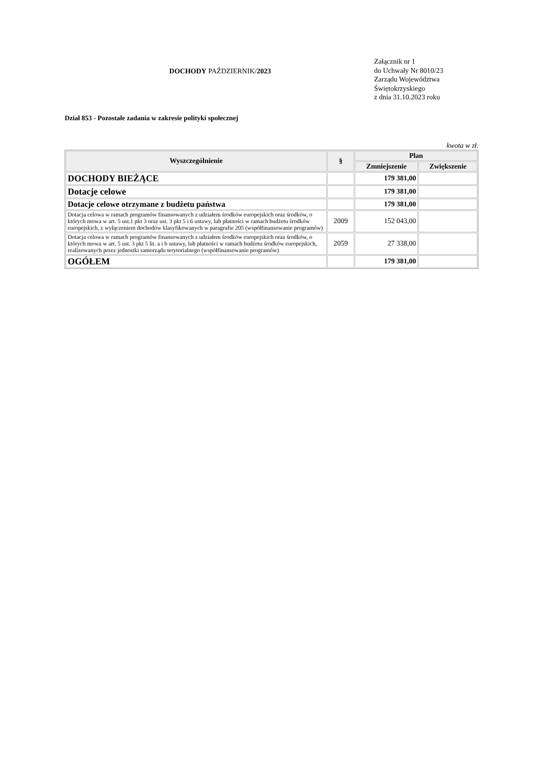DOCHODY PAŹDZIERNIK/2023
Załącznik nr 1
do Uchwały Nr 8010/23
Zarządu Województwa
Świętokrzyskiego
z dnia 31.10.2023 roku
Dział 853 - Pozostałe zadania w zakresie polityki społecznej
kwota w zł.
| Wyszczególnienie | § | Plan | |
| --- | --- | --- | --- |
| | | Zmniejszenie | Zwiększenie |
| DOCHODY BIEŻĄCE | | 179 381,00 | |
| Dotacje celowe | | 179 381,00 | |
| Dotacje celowe otrzymane z budżetu państwa | | 179 381,00 | |
| Dotacja celowa w ramach programów finansowanych z udziałem środków europejskich oraz środków, o których mowa w art. 5 ust.1 pkt 3 oraz ust. 3 pkt 5 i 6 ustawy, lub płatności w ramach budżetu środków europejskich, z wyłączeniem dochodów klasyfikowanych w paragrafie 205 (współfinansowanie programów) | 2009 | 152 043,00 | |
| Dotacja celowa w ramach programów finansowanych z udziałem środków europejskich oraz środków, o których mowa w art. 5 ust. 3 pkt 5 lit. a i b ustawy, lub płatności w ramach budżetu środków europejskich, realizowanych przez jednostki samorządu terytorialnego (współfinansowanie programów) | 2059 | 27 338,00 | |
| OGÓŁEM | | 179 381,00 | |